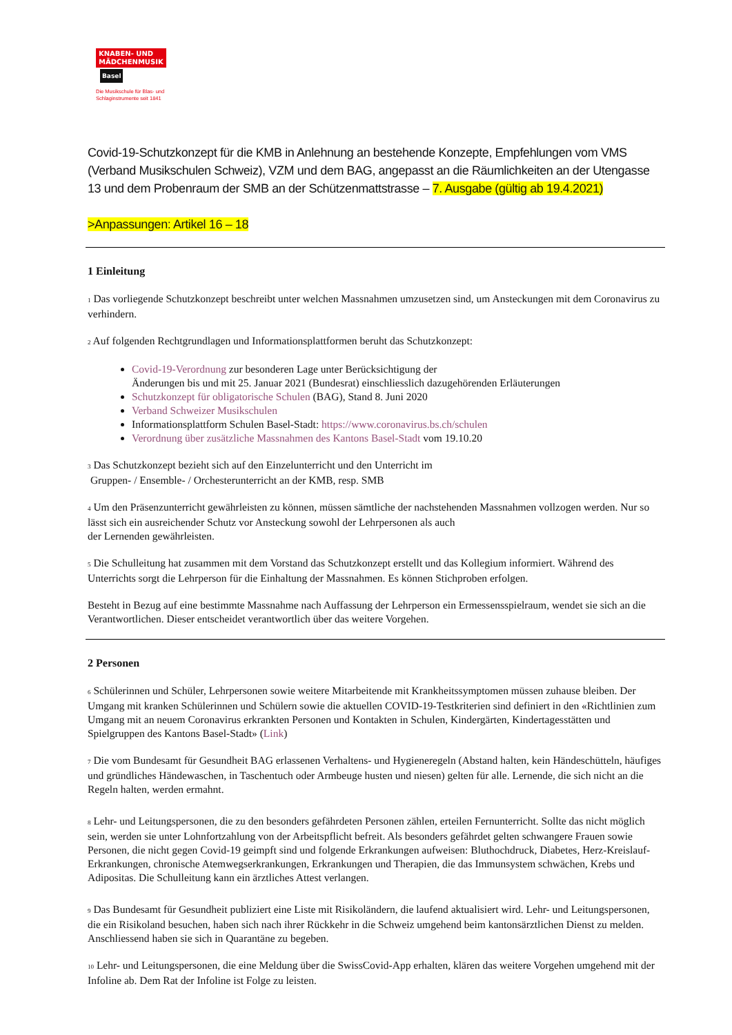KNABEN- UND
MÄDCHENMUSIK
Basel
Die Musikschule für Blas- und
Schlaginstrumente seit 1841
Covid-19-Schutzkonzept für die KMB in Anlehnung an bestehende Konzepte, Empfehlungen vom VMS (Verband Musikschulen Schweiz), VZM und dem BAG, angepasst an die Räumlichkeiten an der Utengasse 13 und dem Probenraum der SMB an der Schützenmattstrasse – 7. Ausgabe (gültig ab 19.4.2021)
>Anpassungen: Artikel 16 – 18
1 Einleitung
1 Das vorliegende Schutzkonzept beschreibt unter welchen Massnahmen umzusetzen sind, um Ansteckungen mit dem Coronavirus zu verhindern.
2 Auf folgenden Rechtgrundlagen und Informationsplattformen beruht das Schutzkonzept:
Covid-19-Verordnung zur besonderen Lage unter Berücksichtigung der
Änderungen bis und mit 25. Januar 2021 (Bundesrat) einschliesslich dazugehörenden Erläuterungen
Schutzkonzept für obligatorische Schulen (BAG), Stand 8. Juni 2020
Verband Schweizer Musikschulen
Informationsplattform Schulen Basel-Stadt: https://www.coronavirus.bs.ch/schulen
Verordnung über zusätzliche Massnahmen des Kantons Basel-Stadt vom 19.10.20
3 Das Schutzkonzept bezieht sich auf den Einzelunterricht und den Unterricht im
Gruppen- / Ensemble- / Orchesterunterricht an der KMB, resp. SMB
4 Um den Präsenzunterricht gewährleisten zu können, müssen sämtliche der nachstehenden Massnahmen vollzogen werden. Nur so lässt sich ein ausreichender Schutz vor Ansteckung sowohl der Lehrpersonen als auch
der Lernenden gewährleisten.
5 Die Schulleitung hat zusammen mit dem Vorstand das Schutzkonzept erstellt und das Kollegium informiert. Während des Unterrichts sorgt die Lehrperson für die Einhaltung der Massnahmen. Es können Stichproben erfolgen.
Besteht in Bezug auf eine bestimmte Massnahme nach Auffassung der Lehrperson ein Ermessensspielraum, wendet sie sich an die Verantwortlichen. Dieser entscheidet verantwortlich über das weitere Vorgehen.
2 Personen
6 Schülerinnen und Schüler, Lehrpersonen sowie weitere Mitarbeitende mit Krankheitssymptomen müssen zuhause bleiben. Der Umgang mit kranken Schülerinnen und Schülern sowie die aktuellen COVID-19-Testkriterien sind definiert in den «Richtlinien zum Umgang mit an neuem Coronavirus erkrankten Personen und Kontakten in Schulen, Kindergärten, Kindertagesstätten und Spielgruppen des Kantons Basel-Stadt» (Link)
7 Die vom Bundesamt für Gesundheit BAG erlassenen Verhaltens- und Hygieneregeln (Abstand halten, kein Händeschütteln, häufiges und gründliches Händewaschen, in Taschentuch oder Armbeuge husten und niesen) gelten für alle. Lernende, die sich nicht an die Regeln halten, werden ermahnt.
8 Lehr- und Leitungspersonen, die zu den besonders gefährdeten Personen zählen, erteilen Fernunterricht. Sollte das nicht möglich sein, werden sie unter Lohnfortzahlung von der Arbeitspflicht befreit. Als besonders gefährdet gelten schwangere Frauen sowie Personen, die nicht gegen Covid-19 geimpft sind und folgende Erkrankungen aufweisen: Bluthochdruck, Diabetes, Herz-Kreislauf-Erkrankungen, chronische Atemwegserkrankungen, Erkrankungen und Therapien, die das Immunsystem schwächen, Krebs und Adipositas. Die Schulleitung kann ein ärztliches Attest verlangen.
9 Das Bundesamt für Gesundheit publiziert eine Liste mit Risikoländern, die laufend aktualisiert wird. Lehr- und Leitungspersonen, die ein Risikoland besuchen, haben sich nach ihrer Rückkehr in die Schweiz umgehend beim kantonsärztlichen Dienst zu melden. Anschliessend haben sie sich in Quarantäne zu begeben.
10 Lehr- und Leitungspersonen, die eine Meldung über die SwissCovid-App erhalten, klären das weitere Vorgehen umgehend mit der Infoline ab. Dem Rat der Infoline ist Folge zu leisten.